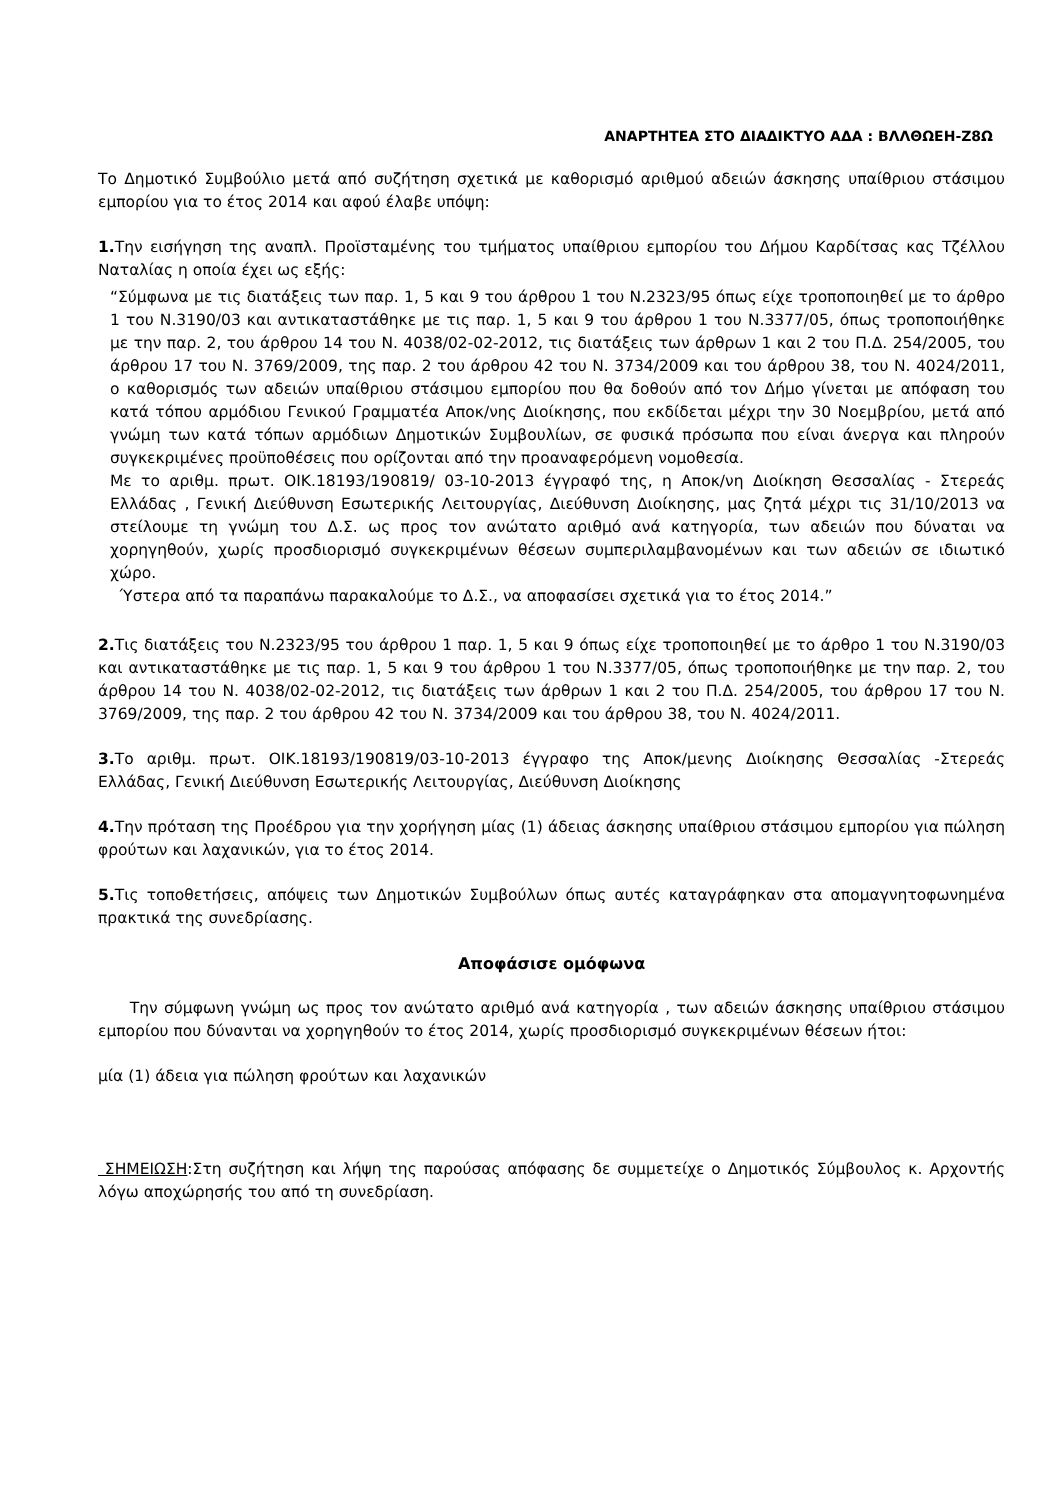ΑΝΑΡΤΗΤΕΑ ΣΤΟ ΔΙΑΔΙΚΤΥΟ ΑΔΑ : ΒΛΛΘΩΕΗ-Ζ8Ω
Το Δημοτικό Συμβούλιο μετά από συζήτηση σχετικά με καθορισμό αριθμού αδειών άσκησης υπαίθριου στάσιμου εμπορίου για το έτος 2014 και αφού έλαβε υπόψη:
1. Την εισήγηση της αναπλ. Προϊσταμένης του τμήματος υπαίθριου εμπορίου του Δήμου Καρδίτσας κας Τζέλλου Ναταλίας η οποία έχει ως εξής:
“Σύμφωνα με τις διατάξεις των παρ. 1, 5 και 9 του άρθρου 1 του Ν.2323/95 όπως είχε τροποποιηθεί με το άρθρο 1 του Ν.3190/03 και αντικαταστάθηκε με τις παρ. 1, 5 και 9 του άρθρου 1 του Ν.3377/05, όπως τροποποιήθηκε με την παρ. 2, του άρθρου 14 του Ν. 4038/02-02-2012, τις διατάξεις των άρθρων 1 και 2 του Π.Δ. 254/2005, του άρθρου 17 του Ν. 3769/2009, της παρ. 2 του άρθρου 42 του Ν. 3734/2009 και του άρθρου 38, του Ν. 4024/2011, ο καθορισμός των αδειών υπαίθριου στάσιμου εμπορίου που θα δοθούν από τον Δήμο γίνεται με απόφαση του κατά τόπου αρμόδιου Γενικού Γραμματέα Αποκ/νης Διοίκησης, που εκδίδεται μέχρι την 30 Νοεμβρίου, μετά από γνώμη των κατά τόπων αρμόδιων Δημοτικών Συμβουλίων, σε φυσικά πρόσωπα που είναι άνεργα και πληρούν συγκεκριμένες προϋποθέσεις που ορίζονται από την προαναφερόμενη νομοθεσία.
Με το αριθμ. πρωτ. ΟΙΚ.18193/190819/ 03-10-2013 έγγραφό της, η Αποκ/νη Διοίκηση Θεσσαλίας - Στερεάς Ελλάδας , Γενική Διεύθυνση Εσωτερικής Λειτουργίας, Διεύθυνση Διοίκησης, μας ζητά μέχρι τις 31/10/2013 να στείλουμε τη γνώμη του Δ.Σ. ως προς τον ανώτατο αριθμό ανά κατηγορία, των αδειών που δύναται να χορηγηθούν, χωρίς προσδιορισμό συγκεκριμένων θέσεων συμπεριλαμβανομένων και των αδειών σε ιδιωτικό χώρο.
Ύστερα από τα παραπάνω παρακαλούμε το Δ.Σ., να αποφασίσει σχετικά για το έτος 2014.”
2. Τις διατάξεις του Ν.2323/95 του άρθρου 1 παρ. 1, 5 και 9 όπως είχε τροποποιηθεί με το άρθρο 1 του Ν.3190/03 και αντικαταστάθηκε με τις παρ. 1, 5 και 9 του άρθρου 1 του Ν.3377/05, όπως τροποποιήθηκε με την παρ. 2, του άρθρου 14 του Ν. 4038/02-02-2012, τις διατάξεις των άρθρων 1 και 2 του Π.Δ. 254/2005, του άρθρου 17 του Ν. 3769/2009, της παρ. 2 του άρθρου 42 του Ν. 3734/2009 και του άρθρου 38, του Ν. 4024/2011.
3. Το αριθμ. πρωτ. ΟΙΚ.18193/190819/03-10-2013 έγγραφο της Αποκ/μενης Διοίκησης Θεσσαλίας -Στερεάς Ελλάδας, Γενική Διεύθυνση Εσωτερικής Λειτουργίας, Διεύθυνση Διοίκησης
4. Την πρόταση της Προέδρου για την χορήγηση μίας (1) άδειας άσκησης υπαίθριου στάσιμου εμπορίου για πώληση φρούτων και λαχανικών, για το έτος 2014.
5. Τις τοποθετήσεις, απόψεις των Δημοτικών Συμβούλων όπως αυτές καταγράφηκαν στα απομαγνητοφωνημένα πρακτικά της συνεδρίασης.
Αποφάσισε ομόφωνα
Την σύμφωνη γνώμη ως προς τον ανώτατο αριθμό ανά κατηγορία , των αδειών άσκησης υπαίθριου στάσιμου εμπορίου που δύνανται να χορηγηθούν το έτος 2014, χωρίς προσδιορισμό συγκεκριμένων θέσεων ήτοι:
μία (1) άδεια για πώληση φρούτων και λαχανικών
ΣΗΜΕΙΩΣΗ:Στη συζήτηση και λήψη της παρούσας απόφασης δε συμμετείχε ο Δημοτικός Σύμβουλος κ. Αρχοντής λόγω αποχώρησής του από τη συνεδρίαση.